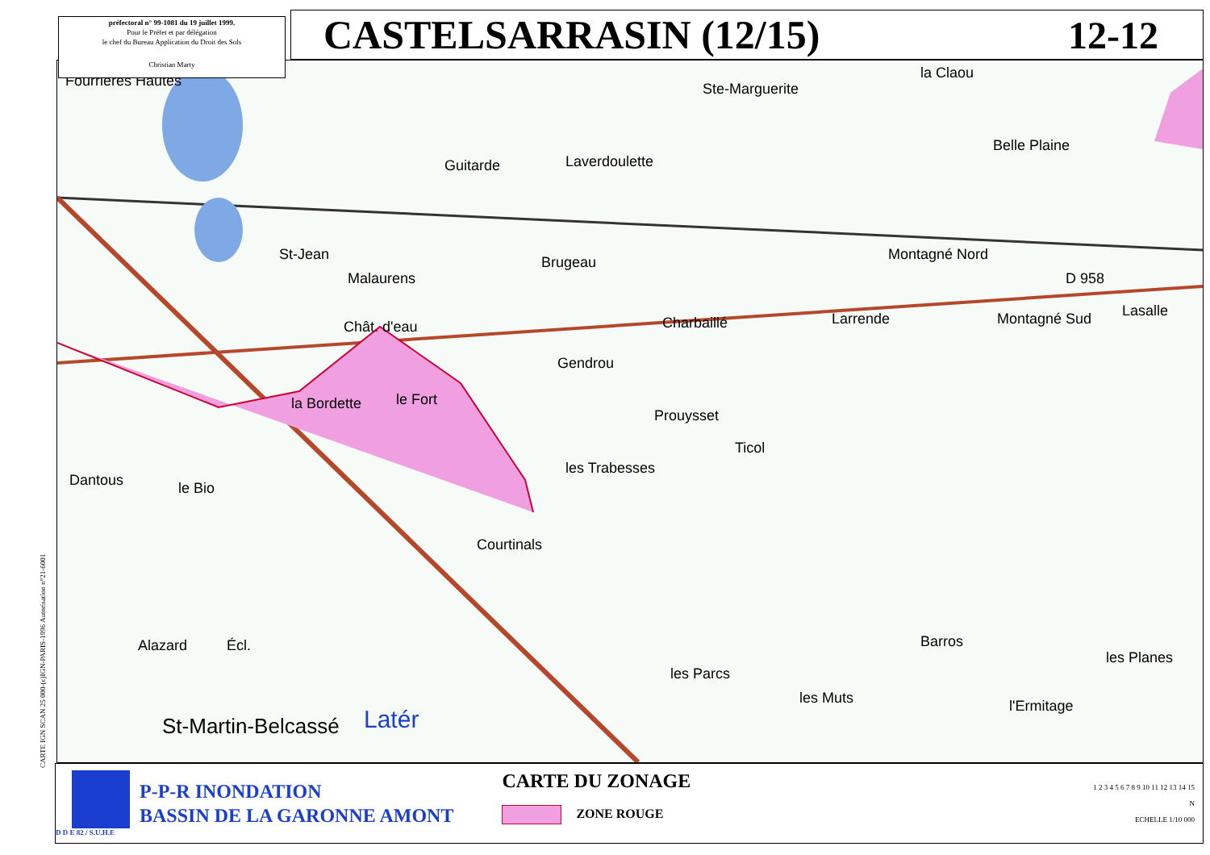préfectoral n° 99-1081 du 19 juillet 1999.
Pour le Préfet et par délégation
le chef du Bureau Application du Droit des Sols
Christian Marty
CASTELSARRASIN (12/15) 12-12
Fourrières Hautes
Guitarde Laverdoulette
Ste-Marguerite
la Claou
Belle Plaine
St-Jean
Malaurens
Brugeau Montagné Nord
D 958
Chât. d'eau Charbaillé Larrende Montagné Sud Lasalle
Gendrou
la Bordette le Fort
Prouysset
Ticol
les Trabesses
Dantous le Bio
Courtinals
Alazard Écl.
les Parcs
les Muts
Barros
les Planes
l'Ermitage
St-Martin-Belcassé Latér
CARTE IGN SCAN 25 000-(c)IGN-PARIS-1996 Autorisation n°21-6001
D D E 82 / S.U.H.E
P-P-R INONDATION
BASSIN DE LA GARONNE AMONT
CARTE DU ZONAGE
ZONE ROUGE
1 2 3 4 5 6 7 8 9 10 11 12 13 14 15
N
ECHELLE 1/10 000